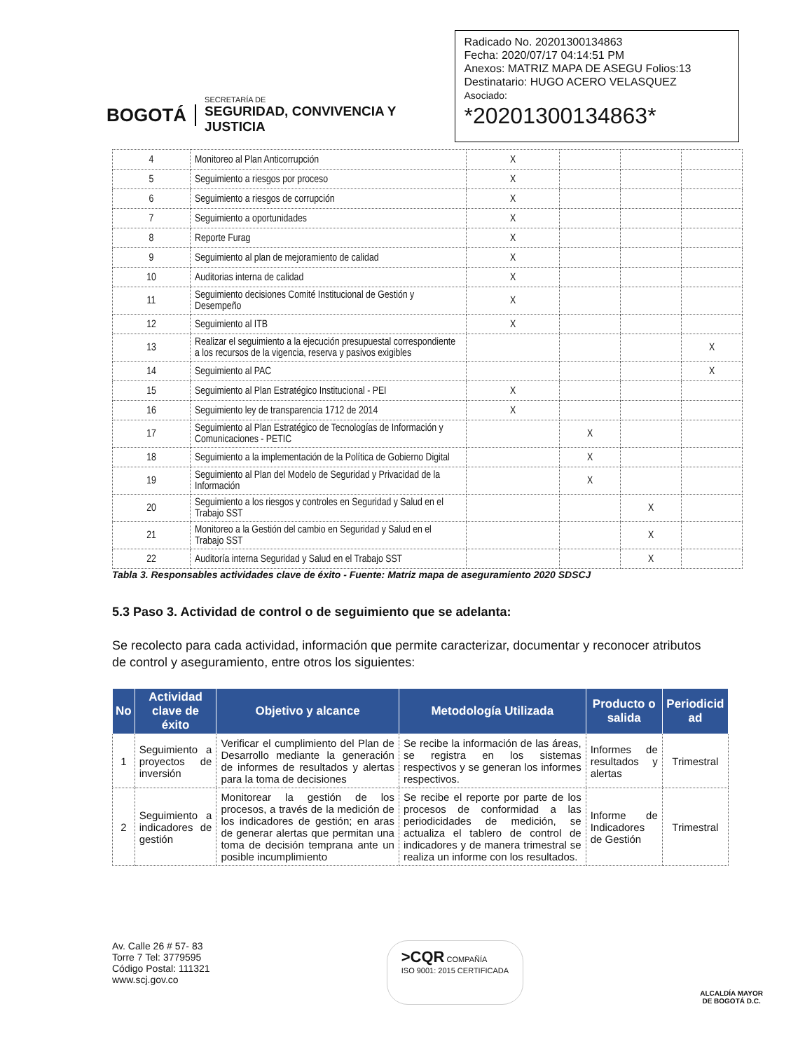BOGOTÁ
SECRETARÍA DE
SEGURIDAD, CONVIVENCIA Y JUSTICIA
Radicado No. 20201300134863
Fecha: 2020/07/17 04:14:51 PM
Anexos: MATRIZ MAPA DE ASEGU Folios:13
Destinatario: HUGO ACERO VELASQUEZ
Asociado:
*20201300134863*
| 4 | Monitoreo al Plan Anticorrupción | X | | | |
| 5 | Seguimiento a riesgos por proceso | X | | | |
| 6 | Seguimiento a riesgos de corrupción | X | | | |
| 7 | Seguimiento a oportunidades | X | | | |
| 8 | Reporte Furag | X | | | |
| 9 | Seguimiento al plan de mejoramiento de calidad | X | | | |
| 10 | Auditorias interna de calidad | X | | | |
| 11 | Seguimiento decisiones Comité Institucional de Gestión y Desempeño | X | | | |
| 12 | Seguimiento al ITB | X | | | |
| 13 | Realizar el seguimiento a la ejecución presupuestal correspondiente a los recursos de la vigencia, reserva y pasivos exigibles | | | | X |
| 14 | Seguimiento al PAC | | | | X |
| 15 | Seguimiento al Plan Estratégico Institucional - PEI | X | | | |
| 16 | Seguimiento ley de transparencia 1712 de 2014 | X | | | |
| 17 | Seguimiento al Plan Estratégico de Tecnologías de Información y Comunicaciones - PETIC | | X | | |
| 18 | Seguimiento a la implementación de la Política de Gobierno Digital | | X | | |
| 19 | Seguimiento al Plan del Modelo de Seguridad y Privacidad de la Información | | X | | |
| 20 | Seguimiento a los riesgos y controles en Seguridad y Salud en el Trabajo SST | | | X | |
| 21 | Monitoreo a la Gestión del cambio en Seguridad y Salud en el Trabajo SST | | | X | |
| 22 | Auditoría interna Seguridad y Salud en el Trabajo SST | | | X | |
Tabla 3. Responsables actividades clave de éxito - Fuente: Matriz mapa de aseguramiento 2020 SDSCJ
5.3 Paso 3. Actividad de control o de seguimiento que se adelanta:
Se recolecto para cada actividad, información que permite caracterizar, documentar y reconocer atributos de control y aseguramiento, entre otros los siguientes:
| No | Actividad clave de éxito | Objetivo y alcance | Metodología Utilizada | Producto o salida | Periodicid ad |
| --- | --- | --- | --- | --- | --- |
| 1 | Seguimiento a proyectos de inversión | Verificar el cumplimiento del Plan de Desarrollo mediante la generación de informes de resultados y alertas para la toma de decisiones | Se recibe la información de las áreas, se registra en los sistemas respectivos y se generan los informes respectivos. | Informes de resultados y alertas | Trimestral |
| 2 | Seguimiento a indicadores de gestión | Monitorear la gestión de los procesos, a través de la medición de los indicadores de gestión; en aras de generar alertas que permitan una toma de decisión temprana ante un posible incumplimiento | Se recibe el reporte por parte de los procesos de conformidad a las periodicidades de medición, se actualiza el tablero de control de indicadores y de manera trimestral se realiza un informe con los resultados. | Informe de Indicadores de Gestión | Trimestral |
Av. Calle 26 # 57- 83
Torre 7 Tel: 3779595
Código Postal: 111321
www.scj.gov.co
>CQR COMPAÑÍA
ISO 9001: 2015 CERTIFICADA
ALCALDÍA MAYOR
DE BOGOTÁ D.C.